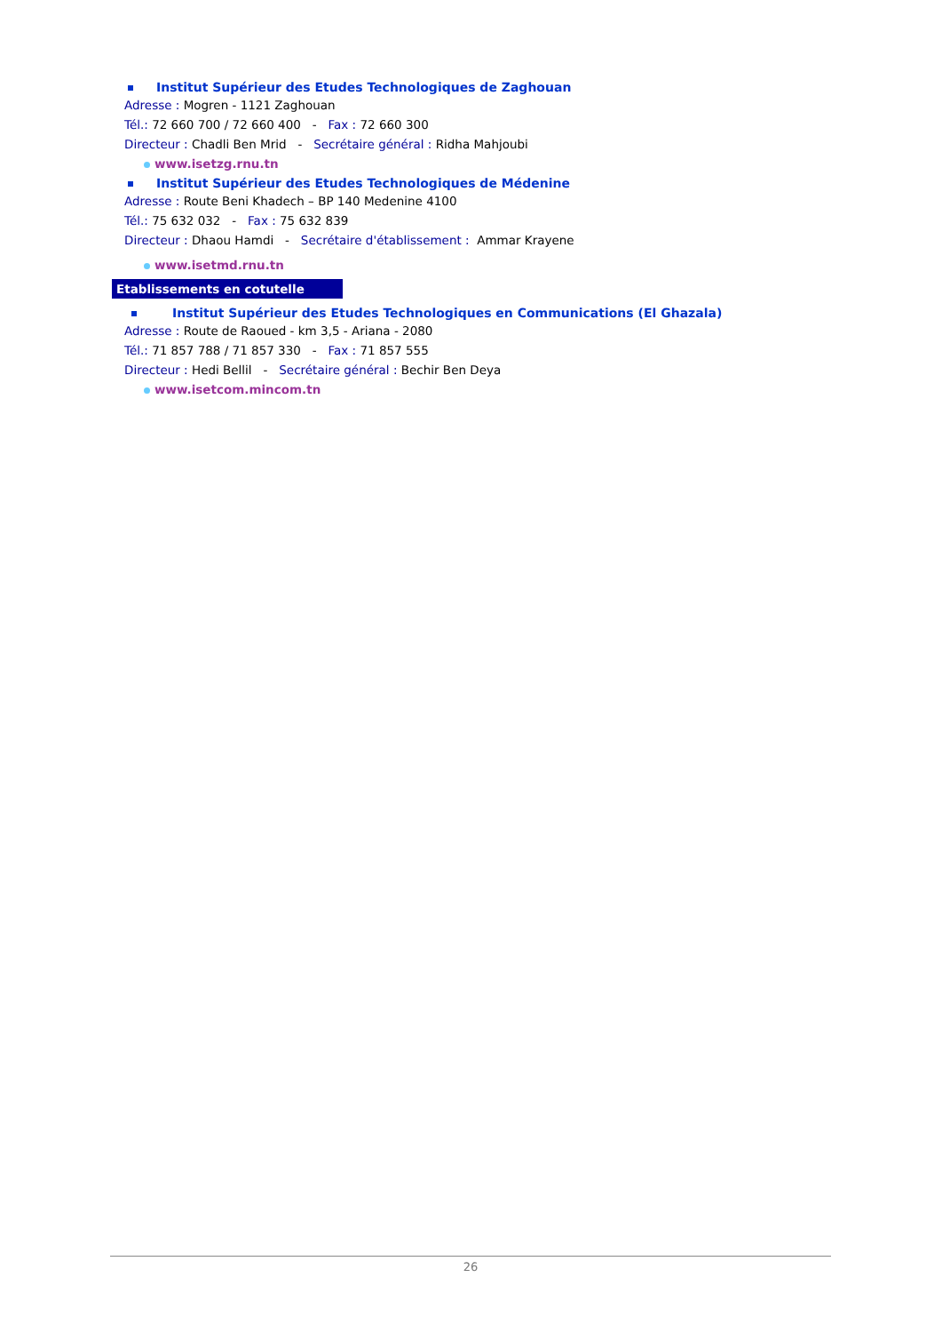Institut Supérieur des Etudes Technologiques de Zaghouan
Adresse : Mogren - 1121 Zaghouan
Tél.: 72 660 700 / 72 660 400 - Fax : 72 660 300
Directeur : Chadli Ben Mrid - Secrétaire général : Ridha Mahjoubi
www.isetzg.rnu.tn
Institut Supérieur des Etudes Technologiques de Médenine
Adresse : Route Beni Khadech – BP 140 Medenine 4100
Tél.: 75 632 032 - Fax : 75 632 839
Directeur : Dhaou Hamdi - Secrétaire d'établissement : Ammar Krayene
www.isetmd.rnu.tn
Etablissements en cotutelle
Institut Supérieur des Etudes Technologiques en Communications (El Ghazala)
Adresse : Route de Raoued - km 3,5 - Ariana - 2080
Tél.: 71 857 788 / 71 857 330 - Fax : 71 857 555
Directeur : Hedi Bellil - Secrétaire général : Bechir Ben Deya
www.isetcom.mincom.tn
26